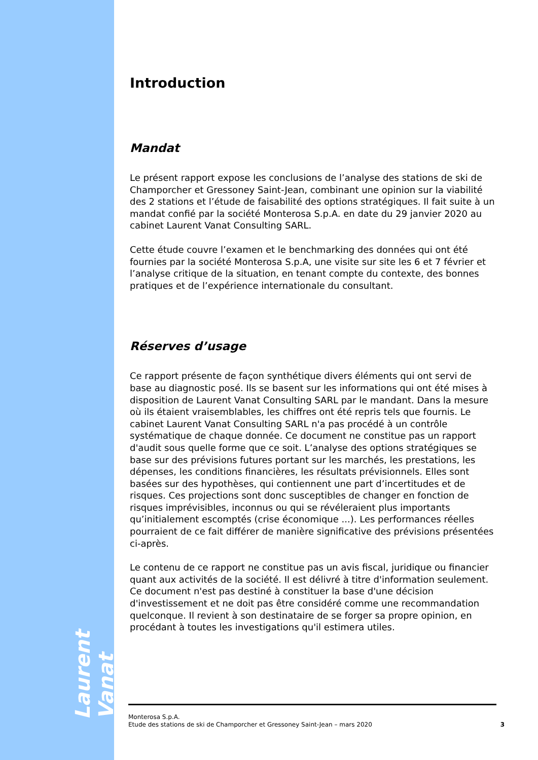Laurent Vanat
Introduction
Mandat
Le présent rapport expose les conclusions de l’analyse des stations de ski de Champorcher et Gressoney Saint-Jean, combinant une opinion sur la viabilité des 2 stations et l’étude de faisabilité des options stratégiques. Il fait suite à un mandat confié par la société Monterosa S.p.A. en date du 29 janvier 2020 au cabinet Laurent Vanat Consulting SARL.
Cette étude couvre l’examen et le benchmarking des données qui ont été fournies par la société Monterosa S.p.A, une visite sur site les 6 et 7 février et l’analyse critique de la situation, en tenant compte du contexte, des bonnes pratiques et de l’expérience internationale du consultant.
Réserves d’usage
Ce rapport présente de façon synthétique divers éléments qui ont servi de base au diagnostic posé. Ils se basent sur les informations qui ont été mises à disposition de Laurent Vanat Consulting SARL par le mandant. Dans la mesure où ils étaient vraisemblables, les chiffres ont été repris tels que fournis. Le cabinet Laurent Vanat Consulting SARL n'a pas procédé à un contrôle systématique de chaque donnée. Ce document ne constitue pas un rapport d'audit sous quelle forme que ce soit. L’analyse des options stratégiques se base sur des prévisions futures portant sur les marchés, les prestations, les dépenses, les conditions financières, les résultats prévisionnels. Elles sont basées sur des hypothèses, qui contiennent une part d’incertitudes et de risques. Ces projections sont donc susceptibles de changer en fonction de risques imprévisibles, inconnus ou qui se révéleraient plus importants qu’initialement escomptés (crise économique ...). Les performances réelles pourraient de ce fait différer de manière significative des prévisions présentées ci-après.
Le contenu de ce rapport ne constitue pas un avis fiscal, juridique ou financier quant aux activités de la société. Il est délivré à titre d'information seulement. Ce document n'est pas destiné à constituer la base d'une décision d'investissement et ne doit pas être considéré comme une recommandation quelconque. Il revient à son destinataire de se forger sa propre opinion, en procédant à toutes les investigations qu'il estimera utiles.
Monterosa S.p.A.
Etude des stations de ski de Champorcher et Gressoney Saint-Jean – mars 2020
3